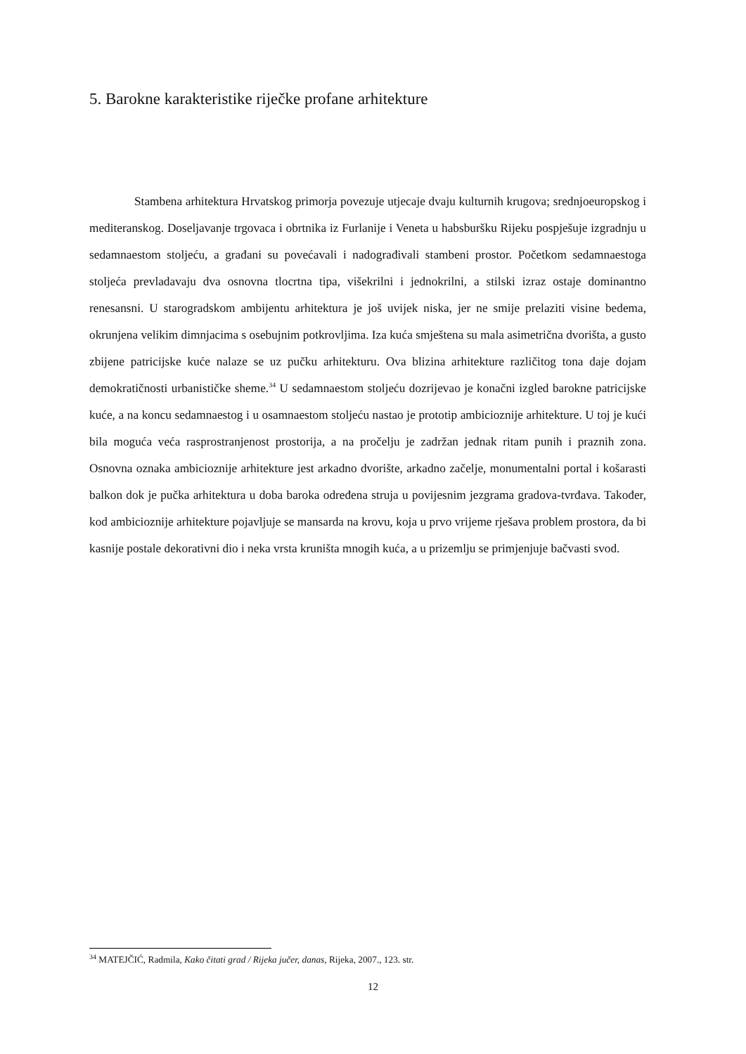5. Barokne karakteristike riječke profane arhitekture
Stambena arhitektura Hrvatskog primorja povezuje utjecaje dvaju kulturnih krugova; srednjoeuropskog i mediteranskog. Doseljavanje trgovaca i obrtnika iz Furlanije i Veneta u habsburšku Rijeku pospješuje izgradnju u sedamnaestom stoljeću, a građani su povećavali i nadograđivali stambeni prostor. Početkom sedamnaestoga stoljeća prevladavaju dva osnovna tlocrtna tipa, višekrilni i jednokrilni, a stilski izraz ostaje dominantno renesansni. U starogradskom ambijentu arhitektura je još uvijek niska, jer ne smije prelaziti visine bedema, okrunjena velikim dimnjacima s osebujnim potkrovljima. Iza kuća smještena su mala asimetrična dvorišta, a gusto zbijene patricijske kuće nalaze se uz pučku arhitekturu. Ova blizina arhitekture različitog tona daje dojam demokratičnosti urbanističke sheme.<sup>34</sup> U sedamnaestom stoljeću dozrijevao je konačni izgled barokne patricijske kuće, a na koncu sedamnaestog i u osamnaestom stoljeću nastao je prototip ambicioznije arhitekture. U toj je kući bila moguća veća rasprostranjenost prostorija, a na pročelju je zadržan jednak ritam punih i praznih zona. Osnovna oznaka ambicioznije arhitekture jest arkadno dvorište, arkadno začelje, monumentalni portal i košarasti balkon dok je pučka arhitektura u doba baroka određena struja u povijesnim jezgrama gradova-tvrđava. Također, kod ambicioznije arhitekture pojavljuje se mansarda na krovu, koja u prvo vrijeme rješava problem prostora, da bi kasnije postale dekorativni dio i neka vrsta kruništa mnogih kuća, a u prizemlju se primjenjuje bačvasti svod.
<sup>34</sup> MATEJČIĆ, Radmila, Kako čitati grad / Rijeka jučer, danas, Rijeka, 2007., 123. str.
12